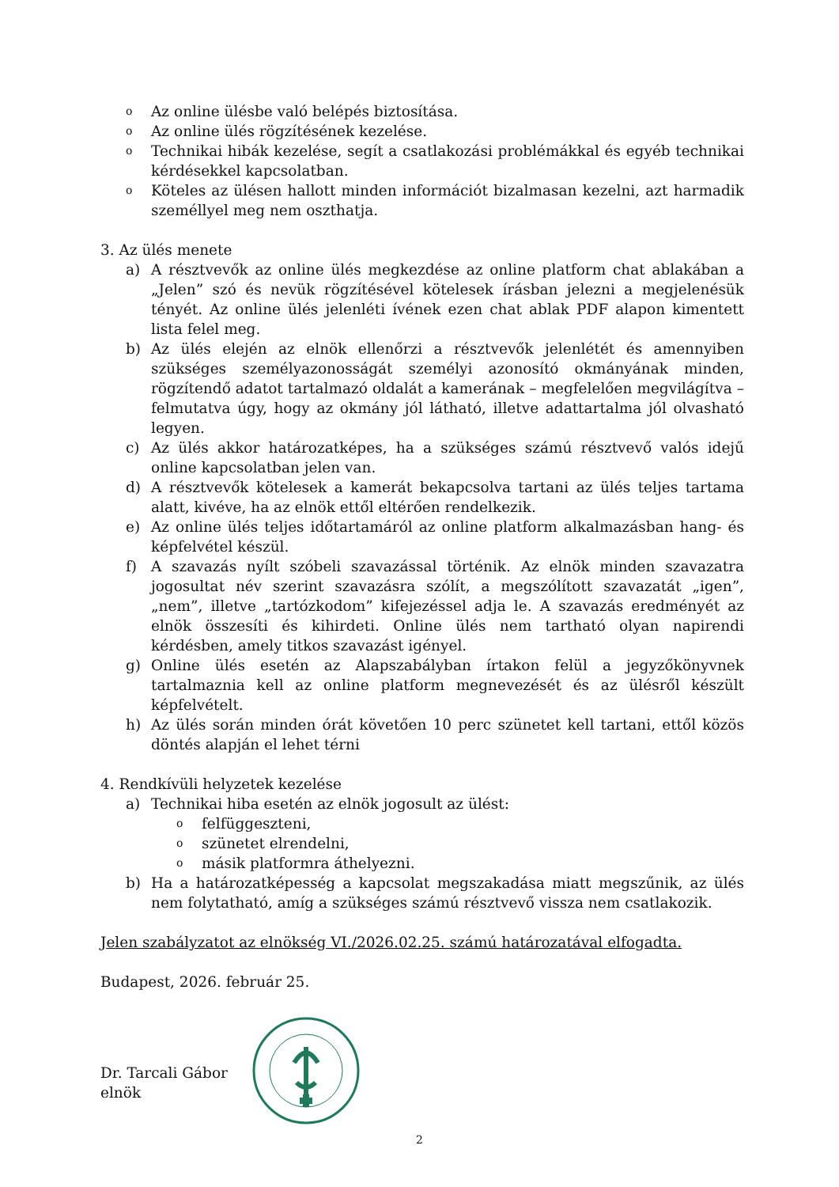o Az online ülésbe való belépés biztosítása.
o Az online ülés rögzítésének kezelése.
o Technikai hibák kezelése, segít a csatlakozási problémákkal és egyéb technikai kérdésekkel kapcsolatban.
o Köteles az ülésen hallott minden információt bizalmasan kezelni, azt harmadik személlyel meg nem oszthatja.
3. Az ülés menete
a) A résztvevők az online ülés megkezdése az online platform chat ablakában a „Jelen” szó és nevük rögzítésével kötelesek írásban jelezni a megjelenésük tényét. Az online ülés jelenléti ívének ezen chat ablak PDF alapon kimentett lista felel meg.
b) Az ülés elején az elnök ellenőrzi a résztvevők jelenlétét és amennyiben szükséges személyazonosságát személyi azonosító okmányának minden, rögzítendő adatot tartalmazó oldalát a kamerának – megfelelően megvilágítva – felmutatva úgy, hogy az okmány jól látható, illetve adattartalma jól olvasható legyen.
c) Az ülés akkor határozatképes, ha a szükséges számú résztvevő valós idejű online kapcsolatban jelen van.
d) A résztvevők kötelesek a kamerát bekapcsolva tartani az ülés teljes tartama alatt, kivéve, ha az elnök ettől eltérően rendelkezik.
e) Az online ülés teljes időtartamáról az online platform alkalmazásban hang- és képfelvétel készül.
f) A szavazás nyílt szóbeli szavazással történik. Az elnök minden szavazatra jogosultat név szerint szavazásra szólít, a megszólított szavazatát „igen”, „nem”, illetve „tartózkodom” kifejezéssel adja le. A szavazás eredményét az elnök összesíti és kihirdeti. Online ülés nem tartható olyan napirendi kérdésben, amely titkos szavazást igényel.
g) Online ülés esetén az Alapszabályban írtakon felül a jegyzőkönyvnek tartalmaznia kell az online platform megnevezését és az ülésről készült képfelvételt.
h) Az ülés során minden órát követően 10 perc szünetet kell tartani, ettől közös döntés alapján el lehet térni
4. Rendkívüli helyzetek kezelése
a) Technikai hiba esetén az elnök jogosult az ülést:
ofelfüggeszteni,
oszünetet elrendelni,
omásik platformra áthelyezni.
b) Ha a határozatképesség a kapcsolat megszakadása miatt megszűnik, az ülés nem folytatható, amíg a szükséges számú résztvevő vissza nem csatlakozik.
Jelen szabályzatot az elnökség VI./2026.02.25. számú határozatával elfogadta.
Budapest, 2026. február 25.
Dr. Tarcali Gábor
elnök
2